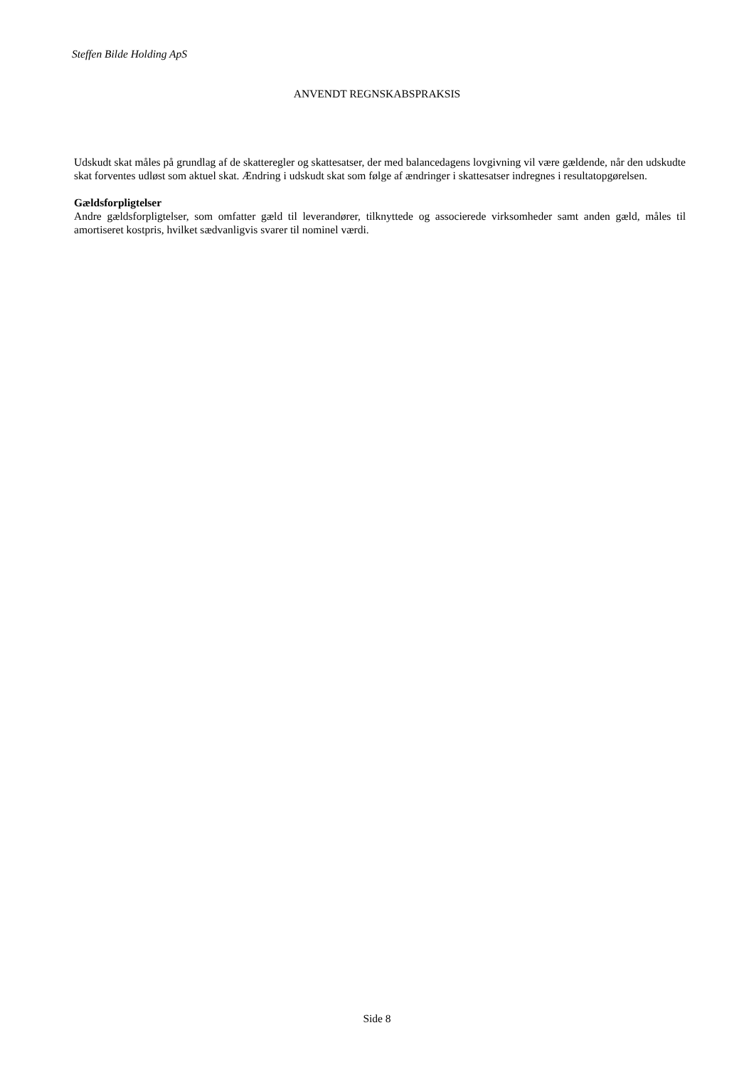Steffen Bilde Holding ApS
ANVENDT REGNSKABSPRAKSIS
Udskudt skat måles på grundlag af de skatteregler og skattesatser, der med balancedagens lovgivning vil være gældende, når den udskudte skat forventes udløst som aktuel skat. Ændring i udskudt skat som følge af ændringer i skattesatser indregnes i resultatopgørelsen.
Gældsforpligtelser
Andre gældsforpligtelser, som omfatter gæld til leverandører, tilknyttede og associerede virksomheder samt anden gæld, måles til amortiseret kostpris, hvilket sædvanligvis svarer til nominel værdi.
Side 8